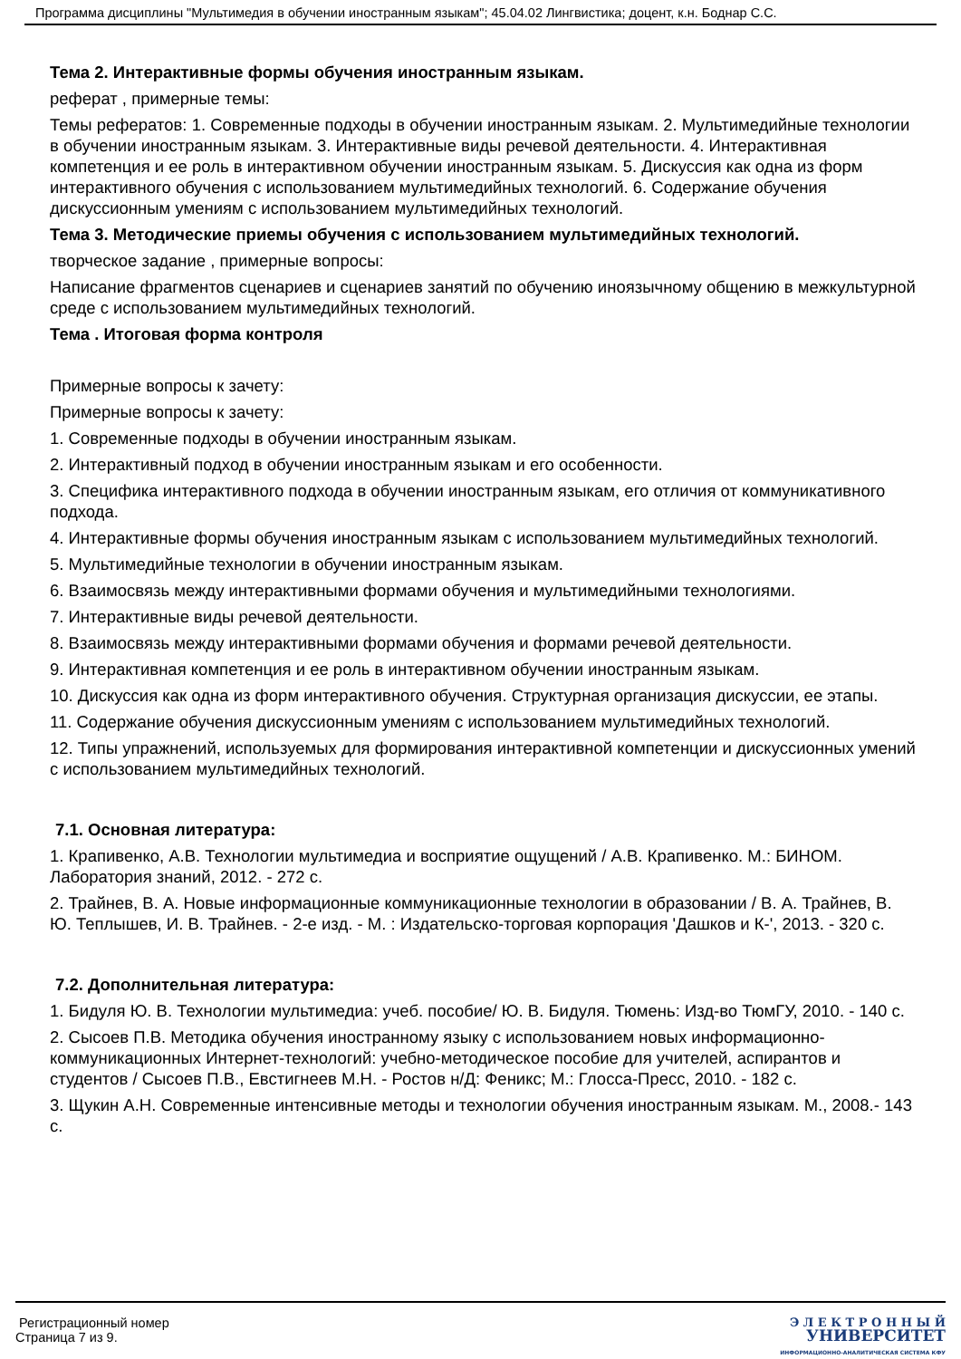Программа дисциплины "Мультимедия в обучении иностранным языкам"; 45.04.02 Лингвистика; доцент, к.н. Боднар С.С.
Тема 2. Интерактивные формы обучения иностранным языкам.
реферат , примерные темы:
Темы рефератов: 1. Современные подходы в обучении иностранным языкам. 2. Мультимедийные технологии в обучении иностранным языкам. 3. Интерактивные виды речевой деятельности. 4. Интерактивная компетенция и ее роль в интерактивном обучении иностранным языкам. 5. Дискуссия как одна из форм интерактивного обучения с использованием мультимедийных технологий. 6. Содержание обучения дискуссионным умениям с использованием мультимедийных технологий.
Тема 3. Методические приемы обучения с использованием мультимедийных технологий.
творческое задание , примерные вопросы:
Написание фрагментов сценариев и сценариев занятий по обучению иноязычному общению в межкультурной среде с использованием мультимедийных технологий.
Тема . Итоговая форма контроля
Примерные вопросы к зачету:
Примерные вопросы к зачету:
1. Современные подходы в обучении иностранным языкам.
2. Интерактивный подход в обучении иностранным языкам и его особенности.
3. Специфика интерактивного подхода в обучении иностранным языкам, его отличия от коммуникативного подхода.
4. Интерактивные формы обучения иностранным языкам с использованием мультимедийных технологий.
5. Мультимедийные технологии в обучении иностранным языкам.
6. Взаимосвязь между интерактивными формами обучения и мультимедийными технологиями.
7. Интерактивные виды речевой деятельности.
8. Взаимосвязь между интерактивными формами обучения и формами речевой деятельности.
9. Интерактивная компетенция и ее роль в интерактивном обучении иностранным языкам.
10. Дискуссия как одна из форм интерактивного обучения. Структурная организация дискуссии, ее этапы.
11. Содержание обучения дискуссионным умениям с использованием мультимедийных технологий.
12. Типы упражнений, используемых для формирования интерактивной компетенции и дискуссионных умений с использованием мультимедийных технологий.
7.1. Основная литература:
1. Крапивенко, А.В. Технологии мультимедиа и восприятие ощущений / А.В. Крапивенко. М.: БИНОМ. Лаборатория знаний, 2012. - 272 с.
2. Трайнев, В. А. Новые информационные коммуникационные технологии в образовании / В. А. Трайнев, В. Ю. Теплышев, И. В. Трайнев. - 2-е изд. - М. : Издательско-торговая корпорация 'Дашков и К-', 2013. - 320 с.
7.2. Дополнительная литература:
1. Бидуля Ю. В. Технологии мультимедиа: учеб. пособие/ Ю. В. Бидуля. Тюмень: Изд-во ТюмГУ, 2010. - 140 с.
2. Сысоев П.В. Методика обучения иностранному языку с использованием новых информационно-коммуникационных Интернет-технологий: учебно-методическое пособие для учителей, аспирантов и студентов / Сысоев П.В., Евстигнеев М.Н. - Ростов н/Д: Феникс; М.: Глосса-Пресс, 2010. - 182 с.
3. Щукин А.Н. Современные интенсивные методы и технологии обучения иностранным языкам. М., 2008.- 143 с.
Регистрационный номер
Страница 7 из 9.
Э Л Е К Т Р О Н Н Ы Й
УНИВЕРСИТЕТ
ИНФОРМАЦИОННО-АНАЛИТИЧЕСКАЯ СИСТЕМА КФУ